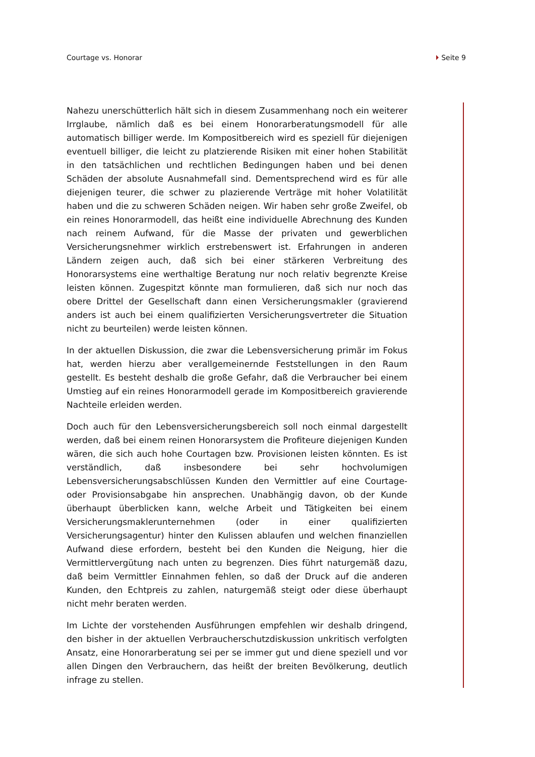Courtage vs. Honorar Seite 9
Nahezu unerschütterlich hält sich in diesem Zusammenhang noch ein weiterer Irrglaube, nämlich daß es bei einem Honorarberatungsmodell für alle automatisch billiger werde. Im Kompositbereich wird es speziell für diejenigen eventuell billiger, die leicht zu platzierende Risiken mit einer hohen Stabilität in den tatsächlichen und rechtlichen Bedingungen haben und bei denen Schäden der absolute Ausnahmefall sind. Dementsprechend wird es für alle diejenigen teurer, die schwer zu plazierende Verträge mit hoher Volatilität haben und die zu schweren Schäden neigen. Wir haben sehr große Zweifel, ob ein reines Honorarmodell, das heißt eine individuelle Abrechnung des Kunden nach reinem Aufwand, für die Masse der privaten und gewerblichen Versicherungsnehmer wirklich erstrebenswert ist. Erfahrungen in anderen Ländern zeigen auch, daß sich bei einer stärkeren Verbreitung des Honorarsystems eine werthaltige Beratung nur noch relativ begrenzte Kreise leisten können. Zugespitzt könnte man formulieren, daß sich nur noch das obere Drittel der Gesellschaft dann einen Versicherungsmakler (gravierend anders ist auch bei einem qualifizierten Versicherungsvertreter die Situation nicht zu beurteilen) werde leisten können.
In der aktuellen Diskussion, die zwar die Lebensversicherung primär im Fokus hat, werden hierzu aber verallgemeinernde Feststellungen in den Raum gestellt. Es besteht deshalb die große Gefahr, daß die Verbraucher bei einem Umstieg auf ein reines Honorarmodell gerade im Kompositbereich gravierende Nachteile erleiden werden.
Doch auch für den Lebensversicherungsbereich soll noch einmal dargestellt werden, daß bei einem reinen Honorarsystem die Profiteure diejenigen Kunden wären, die sich auch hohe Courtagen bzw. Provisionen leisten könnten. Es ist verständlich, daß insbesondere bei sehr hochvolumigen Lebensversicherungsabschlüssen Kunden den Vermittler auf eine Courtage- oder Provisionsabgabe hin ansprechen. Unabhängig davon, ob der Kunde überhaupt überblicken kann, welche Arbeit und Tätigkeiten bei einem Versicherungsmaklerunternehmen (oder in einer qualifizierten Versicherungsagentur) hinter den Kulissen ablaufen und welchen finanziellen Aufwand diese erfordern, besteht bei den Kunden die Neigung, hier die Vermittlervergütung nach unten zu begrenzen. Dies führt naturgemäß dazu, daß beim Vermittler Einnahmen fehlen, so daß der Druck auf die anderen Kunden, den Echtpreis zu zahlen, naturgemäß steigt oder diese überhaupt nicht mehr beraten werden.
Im Lichte der vorstehenden Ausführungen empfehlen wir deshalb dringend, den bisher in der aktuellen Verbraucherschutzdiskussion unkritisch verfolgten Ansatz, eine Honorarberatung sei per se immer gut und diene speziell und vor allen Dingen den Verbrauchern, das heißt der breiten Bevölkerung, deutlich infrage zu stellen.